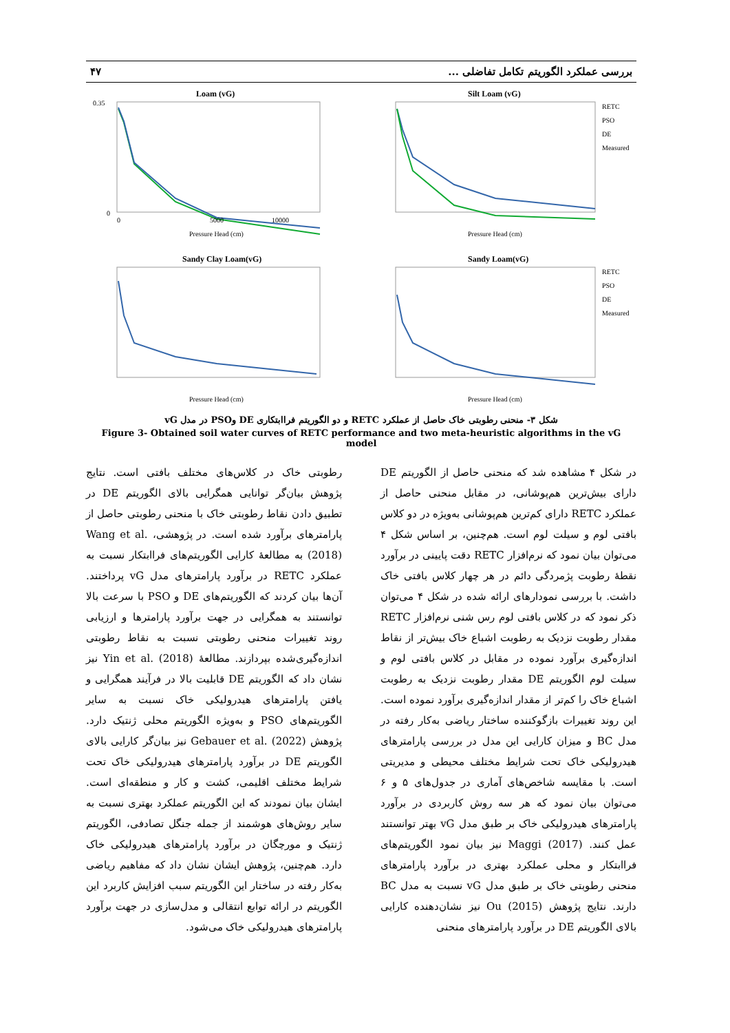بررسی عملکرد الگوریتم تکامل تفاضلی ... ۴۷
Loam (vG)
0.35
0
0
5000
10000
Pressure Head (cm)
Silt Loam (vG)
RETC
PSO
DE
Measured
Pressure Head (cm)
Sandy Clay Loam(vG)
Pressure Head (cm)
Sandy Loam(vG)
RETC
PSO
DE
Measured
Pressure Head (cm)
شکل ۳- منحنی رطوبتی خاک حاصل از عملکرد RETC و دو الگوریتم فراابتکاری DE وPSO در مدل vG
Figure 3- Obtained soil water curves of RETC performance and two meta-heuristic algorithms in the vG model
در شکل ۴ مشاهده شد که منحنی حاصل از الگوریتم DE دارای بیش‌ترین هم‌پوشانی، در مقابل منحنی حاصل از عملکرد RETC دارای کم‌ترین هم‌پوشانی به‌ویژه در دو کلاس بافتی لوم و سیلت لوم است. هم‌چنین، بر اساس شکل ۴ می‌توان بیان نمود که نرم‌افزار RETC دقت پایینی در برآورد نقطهٔ رطوبت پژمردگی دائم در هر چهار کلاس بافتی خاک داشت. با بررسی نمودارهای ارائه شده در شکل ۴ می‌توان ذکر نمود که در کلاس بافتی لوم رس شنی نرم‌افزار RETC مقدار رطوبت نزدیک به رطوبت اشباع خاک بیش‌تر از نقاط اندازه‌گیری برآورد نموده در مقابل در کلاس بافتی لوم و سیلت لوم الگوریتم DE مقدار رطوبت نزدیک به رطوبت اشباع خاک را کم‌تر از مقدار اندازه‌گیری برآورد نموده است. این روند تغییرات بازگوکننده ساختار ریاضی به‌کار رفته در مدل BC و میزان کارایی این مدل در بررسی پارامترهای هیدرولیکی خاک تحت شرایط مختلف محیطی و مدیریتی است. با مقایسه شاخص‌های آماری در جدول‌های ۵ و ۶ می‌توان بیان نمود که هر سه روش کاربردی در برآورد پارامترهای هیدرولیکی خاک بر طبق مدل vG بهتر توانستند عمل کنند. Maggi (2017) نیز بیان نمود الگوریتم‌های فراابتکار و محلی عملکرد بهتری در برآورد پارامترهای منحنی رطوبتی خاک بر طبق مدل vG نسبت به مدل BC دارند. نتایج پژوهش Ou (2015) نیز نشان‌دهنده کارایی بالای الگوریتم DE در برآورد پارامترهای منحنی
رطوبتی خاک در کلاس‌های مختلف بافتی است. نتایج پژوهش بیان‌گر توانایی همگرایی بالای الگوریتم DE در تطبیق دادن نقاط رطوبتی خاک با منحنی رطوبتی حاصل از پارامترهای برآورد شده است. در پژوهشی، Wang et al. (2018) به مطالعهٔ کارایی الگوریتم‌های فراابتکار نسبت به عملکرد RETC در برآورد پارامترهای مدل vG پرداختند. آن‌ها بیان کردند که الگوریتم‌های DE و PSO با سرعت بالا توانستند به همگرایی در جهت برآورد پارامترها و ارزیابی روند تغییرات منحنی رطوبتی نسبت به نقاط رطوبتی اندازه‌گیری‌شده بپردازند. مطالعهٔ Yin et al. (2018) نیز نشان داد که الگوریتم DE قابلیت بالا در فرآیند همگرایی و یافتن پارامترهای هیدرولیکی خاک نسبت به سایر الگوریتم‌های PSO و به‌ویژه الگوریتم محلی ژنتیک دارد. پژوهش Gebauer et al. (2022) نیز بیان‌گر کارایی بالای الگوریتم DE در برآورد پارامترهای هیدرولیکی خاک تحت شرایط مختلف اقلیمی، کشت و کار و منطقه‌ای است. ایشان بیان نمودند که این الگوریتم عملکرد بهتری نسبت به سایر روش‌های هوشمند از جمله جنگل تصادفی، الگوریتم ژنتیک و مورچگان در برآورد پارامترهای هیدرولیکی خاک دارد. هم‌چنین، پژوهش ایشان نشان داد که مفاهیم ریاضی به‌کار رفته در ساختار این الگوریتم سبب افزایش کاربرد این الگوریتم در ارائه توابع انتقالی و مدل‌سازی در جهت برآورد پارامترهای هیدرولیکی خاک می‌شود.